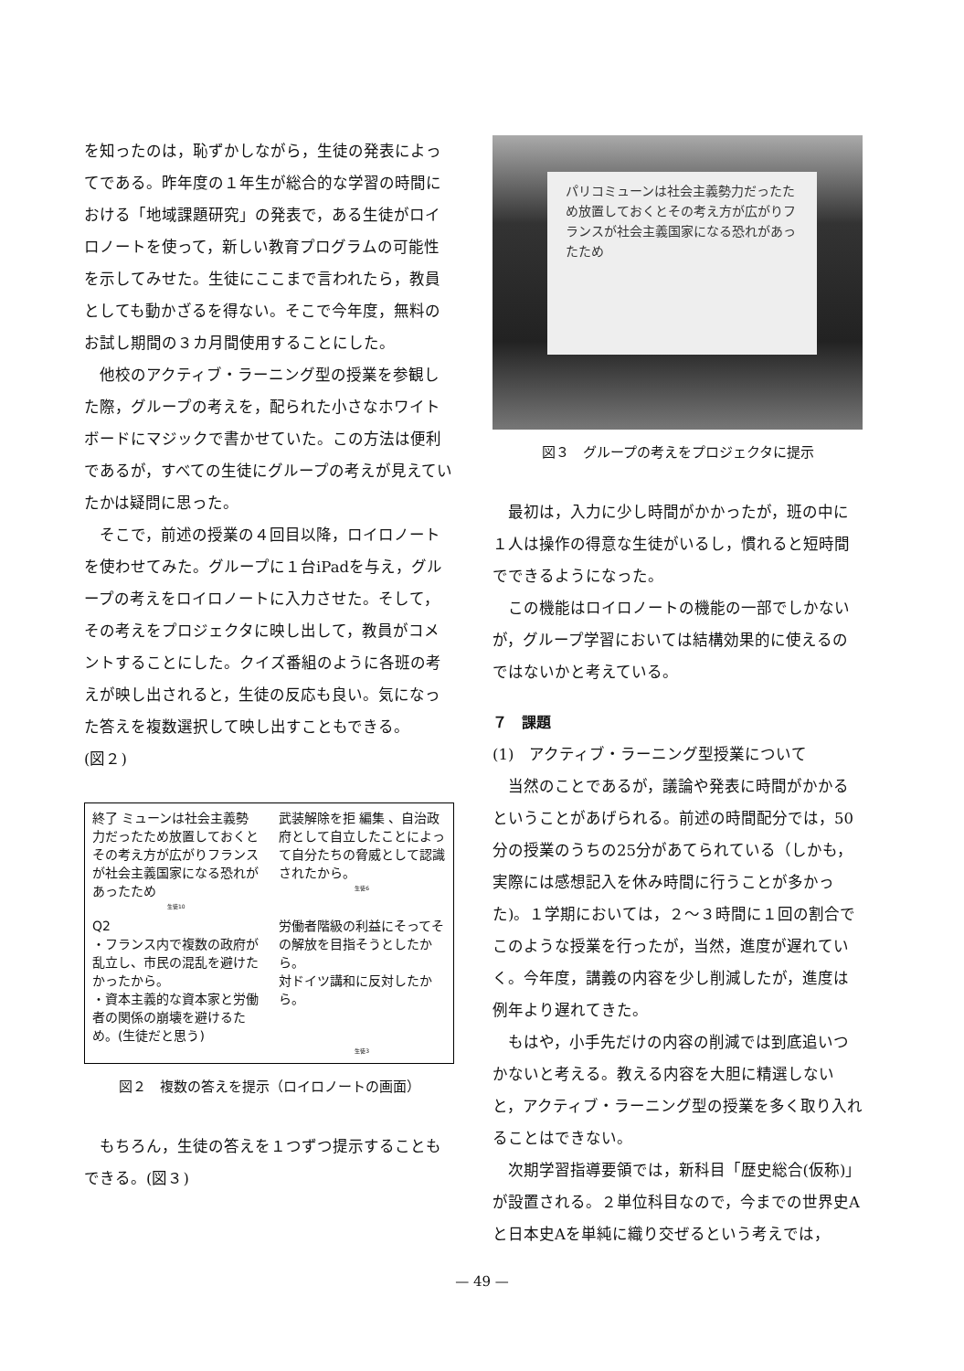を知ったのは，恥ずかしながら，生徒の発表によってである。昨年度の１年生が総合的な学習の時間における「地域課題研究」の発表で，ある生徒がロイロノートを使って，新しい教育プログラムの可能性を示してみせた。生徒にここまで言われたら，教員としても動かざるを得ない。そこで今年度，無料のお試し期間の３カ月間使用することにした。
他校のアクティブ・ラーニング型の授業を参観した際，グループの考えを，配られた小さなホワイトボードにマジックで書かせていた。この方法は便利であるが，すべての生徒にグループの考えが見えていたかは疑問に思った。
そこで，前述の授業の４回目以降，ロイロノートを使わせてみた。グループに１台iPadを与え，グループの考えをロイロノートに入力させた。そして，その考えをプロジェクタに映し出して，教員がコメントすることにした。クイズ番組のように各班の考えが映し出されると，生徒の反応も良い。気になった答えを複数選択して映し出すこともできる。
(図２)
終了 ミューンは社会主義勢力だったため放置しておくとその考え方が広がりフランスが社会主義国家になる恐れがあったため
生徒10
武装解除を拒 編集 、自治政府として自立したことによって自分たちの脅威として認識されたから。
生徒6
Q2
・フランス内で複数の政府が乱立し、市民の混乱を避けたかったから。
・資本主義的な資本家と労働者の関係の崩壊を避けるため。(生徒だと思う)
労働者階級の利益にそってその解放を目指そうとしたから。
対ドイツ講和に反対したから。
生徒3
図２　複数の答えを提示（ロイロノートの画面）
もちろん，生徒の答えを１つずつ提示することもできる。(図３)
パリコミューンは社会主義勢力だったため放置しておくとその考え方が広がりフランスが社会主義国家になる恐れがあったため
図３　グループの考えをプロジェクタに提示
最初は，入力に少し時間がかかったが，班の中に１人は操作の得意な生徒がいるし，慣れると短時間でできるようになった。
この機能はロイロノートの機能の一部でしかないが，グループ学習においては結構効果的に使えるのではないかと考えている。
７　課題
(1)　アクティブ・ラーニング型授業について
当然のことであるが，議論や発表に時間がかかるということがあげられる。前述の時間配分では，50分の授業のうちの25分があてられている（しかも，実際には感想記入を休み時間に行うことが多かった)。１学期においては，２～３時間に１回の割合でこのような授業を行ったが，当然，進度が遅れていく。今年度，講義の内容を少し削減したが，進度は例年より遅れてきた。
もはや，小手先だけの内容の削減では到底追いつかないと考える。教える内容を大胆に精選しないと，アクティブ・ラーニング型の授業を多く取り入れることはできない。
次期学習指導要領では，新科目「歴史総合(仮称)」が設置される。２単位科目なので，今までの世界史Aと日本史Aを単純に織り交ぜるという考えでは，
— 49 —